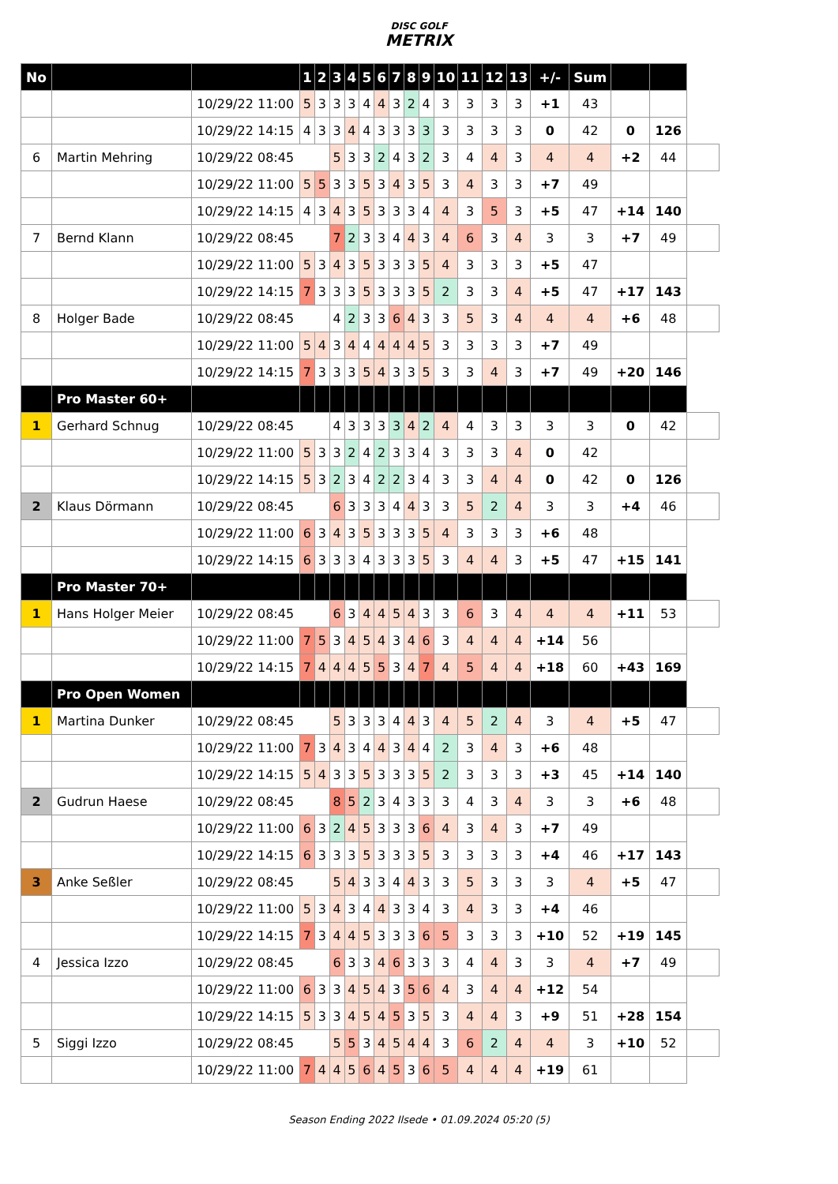DISC GOLF
METRIX
| No | | | 1 | 2 | 3 | 4 | 5 | 6 | 7 | 8 | 9 | 10 | 11 | 12 | 13 | +/- | Sum | | | |
| | | 10/29/22 11:00 | 5 | 3 | 3 | 3 | 4 | 4 | 3 | 2 | 4 | 3 | 3 | 3 | 3 | +1 | 43 | | | |
| | | 10/29/22 14:15 | 4 | 3 | 3 | 4 | 4 | 3 | 3 | 3 | 3 | 3 | 3 | 3 | 3 | 0 | 42 | 0 | 126 | |
| 6 | Martin Mehring | 10/29/22 08:45 | | | 5 | 3 | 3 | 2 | 4 | 3 | 2 | 3 | 4 | 4 | 3 | 4 | 4 | +2 | 44 | |
| | | 10/29/22 11:00 | 5 | 5 | 3 | 3 | 5 | 3 | 4 | 3 | 5 | 3 | 4 | 3 | 3 | +7 | 49 | | | |
| | | 10/29/22 14:15 | 4 | 3 | 4 | 3 | 5 | 3 | 3 | 3 | 4 | 4 | 3 | 5 | 3 | +5 | 47 | +14 | 140 | |
| 7 | Bernd Klann | 10/29/22 08:45 | | | 7 | 2 | 3 | 3 | 4 | 4 | 3 | 4 | 6 | 3 | 4 | 3 | 3 | +7 | 49 | |
| | | 10/29/22 11:00 | 5 | 3 | 4 | 3 | 5 | 3 | 3 | 3 | 5 | 4 | 3 | 3 | 3 | +5 | 47 | | | |
| | | 10/29/22 14:15 | 7 | 3 | 3 | 3 | 5 | 3 | 3 | 3 | 5 | 2 | 3 | 3 | 4 | +5 | 47 | +17 | 143 | |
| 8 | Holger Bade | 10/29/22 08:45 | | | 4 | 2 | 3 | 3 | 6 | 4 | 3 | 3 | 5 | 3 | 4 | 4 | 4 | +6 | 48 | |
| | | 10/29/22 11:00 | 5 | 4 | 3 | 4 | 4 | 4 | 4 | 4 | 5 | 3 | 3 | 3 | 3 | +7 | 49 | | | |
| | | 10/29/22 14:15 | 7 | 3 | 3 | 3 | 5 | 4 | 3 | 3 | 5 | 3 | 3 | 4 | 3 | +7 | 49 | +20 | 146 | |
| | Pro Master 60+ | | | | | | | | | | | | | | | | | | | |
| 1 | Gerhard Schnug | 10/29/22 08:45 | | | 4 | 3 | 3 | 3 | 3 | 4 | 2 | 4 | 4 | 3 | 3 | 3 | 3 | 0 | 42 | |
| | | 10/29/22 11:00 | 5 | 3 | 3 | 2 | 4 | 2 | 3 | 3 | 4 | 3 | 3 | 3 | 4 | 0 | 42 | | | |
| | | 10/29/22 14:15 | 5 | 3 | 2 | 3 | 4 | 2 | 2 | 3 | 4 | 3 | 3 | 4 | 4 | 0 | 42 | 0 | 126 | |
| 2 | Klaus Dörmann | 10/29/22 08:45 | | | 6 | 3 | 3 | 3 | 4 | 4 | 3 | 3 | 5 | 2 | 4 | 3 | 3 | +4 | 46 | |
| | | 10/29/22 11:00 | 6 | 3 | 4 | 3 | 5 | 3 | 3 | 3 | 5 | 4 | 3 | 3 | 3 | +6 | 48 | | | |
| | | 10/29/22 14:15 | 6 | 3 | 3 | 3 | 4 | 3 | 3 | 3 | 5 | 3 | 4 | 4 | 3 | +5 | 47 | +15 | 141 | |
| | Pro Master 70+ | | | | | | | | | | | | | | | | | | | |
| 1 | Hans Holger Meier | 10/29/22 08:45 | | | 6 | 3 | 4 | 4 | 5 | 4 | 3 | 3 | 6 | 3 | 4 | 4 | 4 | +11 | 53 | |
| | | 10/29/22 11:00 | 7 | 5 | 3 | 4 | 5 | 4 | 3 | 4 | 6 | 3 | 4 | 4 | 4 | +14 | 56 | | | |
| | | 10/29/22 14:15 | 7 | 4 | 4 | 4 | 5 | 5 | 3 | 4 | 7 | 4 | 5 | 4 | 4 | +18 | 60 | +43 | 169 | |
| | Pro Open Women | | | | | | | | | | | | | | | | | | | |
| 1 | Martina Dunker | 10/29/22 08:45 | | | 5 | 3 | 3 | 3 | 4 | 4 | 3 | 4 | 5 | 2 | 4 | 3 | 4 | +5 | 47 | |
| | | 10/29/22 11:00 | 7 | 3 | 4 | 3 | 4 | 4 | 3 | 4 | 4 | 2 | 3 | 4 | 3 | +6 | 48 | | | |
| | | 10/29/22 14:15 | 5 | 4 | 3 | 3 | 5 | 3 | 3 | 3 | 5 | 2 | 3 | 3 | 3 | +3 | 45 | +14 | 140 | |
| 2 | Gudrun Haese | 10/29/22 08:45 | | | 8 | 5 | 2 | 3 | 4 | 3 | 3 | 3 | 4 | 3 | 4 | 3 | 3 | +6 | 48 | |
| | | 10/29/22 11:00 | 6 | 3 | 2 | 4 | 5 | 3 | 3 | 3 | 6 | 4 | 3 | 4 | 3 | +7 | 49 | | | |
| | | 10/29/22 14:15 | 6 | 3 | 3 | 3 | 5 | 3 | 3 | 3 | 5 | 3 | 3 | 3 | 3 | +4 | 46 | +17 | 143 | |
| 3 | Anke Seßler | 10/29/22 08:45 | | | 5 | 4 | 3 | 3 | 4 | 4 | 3 | 3 | 5 | 3 | 3 | 3 | 4 | +5 | 47 | |
| | | 10/29/22 11:00 | 5 | 3 | 4 | 3 | 4 | 4 | 3 | 3 | 4 | 3 | 4 | 3 | 3 | +4 | 46 | | | |
| | | 10/29/22 14:15 | 7 | 3 | 4 | 4 | 5 | 3 | 3 | 3 | 6 | 5 | 3 | 3 | 3 | +10 | 52 | +19 | 145 | |
| 4 | Jessica Izzo | 10/29/22 08:45 | | | 6 | 3 | 3 | 4 | 6 | 3 | 3 | 3 | 4 | 4 | 3 | 3 | 4 | +7 | 49 | |
| | | 10/29/22 11:00 | 6 | 3 | 3 | 4 | 5 | 4 | 3 | 5 | 6 | 4 | 3 | 4 | 4 | +12 | 54 | | | |
| | | 10/29/22 14:15 | 5 | 3 | 3 | 4 | 5 | 4 | 5 | 3 | 5 | 3 | 4 | 4 | 3 | +9 | 51 | +28 | 154 | |
| 5 | Siggi Izzo | 10/29/22 08:45 | | | 5 | 5 | 3 | 4 | 5 | 4 | 4 | 3 | 6 | 2 | 4 | 4 | 3 | +10 | 52 | |
| | | 10/29/22 11:00 | 7 | 4 | 4 | 5 | 6 | 4 | 5 | 3 | 6 | 5 | 4 | 4 | 4 | +19 | 61 | | | |
Season Ending 2022 Ilsede • 01.09.2024 05:20 (5)